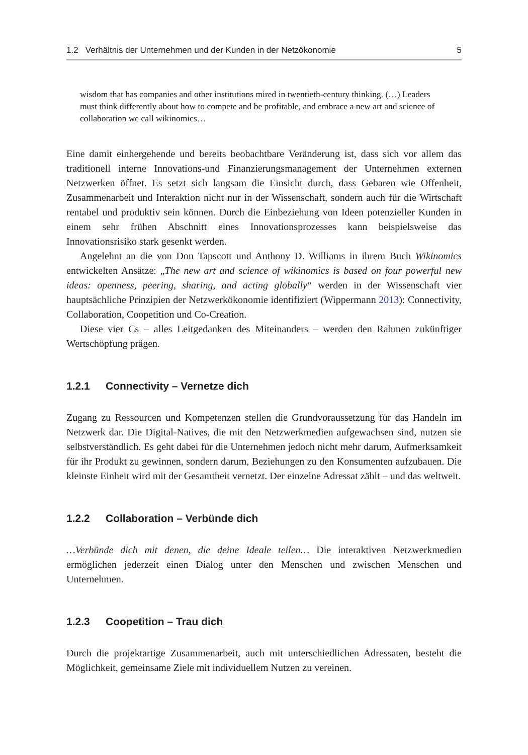1.2 Verhältnis der Unternehmen und der Kunden in der Netzökonomie 5
wisdom that has companies and other institutions mired in twentieth-century thinking. (…) Leaders must think differently about how to compete and be profitable, and embrace a new art and science of collaboration we call wikinomics…
Eine damit einhergehende und bereits beobachtbare Veränderung ist, dass sich vor allem das traditionell interne Innovations-und Finanzierungsmanagement der Unternehmen externen Netzwerken öffnet. Es setzt sich langsam die Einsicht durch, dass Gebaren wie Offenheit, Zusammenarbeit und Interaktion nicht nur in der Wissenschaft, sondern auch für die Wirtschaft rentabel und produktiv sein können. Durch die Einbeziehung von Ideen potenzieller Kunden in einem sehr frühen Abschnitt eines Innovationsprozesses kann beispielsweise das Innovationsrisiko stark gesenkt werden.
Angelehnt an die von Don Tapscott und Anthony D. Williams in ihrem Buch Wikinomics entwickelten Ansätze: „The new art and science of wikinomics is based on four powerful new ideas: openness, peering, sharing, and acting globally“ werden in der Wissenschaft vier hauptsächliche Prinzipien der Netzwerkökonomie identifiziert (Wippermann 2013): Connectivity, Collaboration, Coopetition und Co-Creation.
Diese vier Cs – alles Leitgedanken des Miteinanders – werden den Rahmen zukünftiger Wertschöpfung prägen.
1.2.1 Connectivity – Vernetze dich
Zugang zu Ressourcen und Kompetenzen stellen die Grundvoraussetzung für das Handeln im Netzwerk dar. Die Digital-Natives, die mit den Netzwerkmedien aufgewachsen sind, nutzen sie selbstverständlich. Es geht dabei für die Unternehmen jedoch nicht mehr darum, Aufmerksamkeit für ihr Produkt zu gewinnen, sondern darum, Beziehungen zu den Konsumenten aufzubauen. Die kleinste Einheit wird mit der Gesamtheit vernetzt. Der einzelne Adressat zählt – und das weltweit.
1.2.2 Collaboration – Verbünde dich
…Verbünde dich mit denen, die deine Ideale teilen… Die interaktiven Netzwerkmedien ermöglichen jederzeit einen Dialog unter den Menschen und zwischen Menschen und Unternehmen.
1.2.3 Coopetition – Trau dich
Durch die projektartige Zusammenarbeit, auch mit unterschiedlichen Adressaten, besteht die Möglichkeit, gemeinsame Ziele mit individuellem Nutzen zu vereinen.